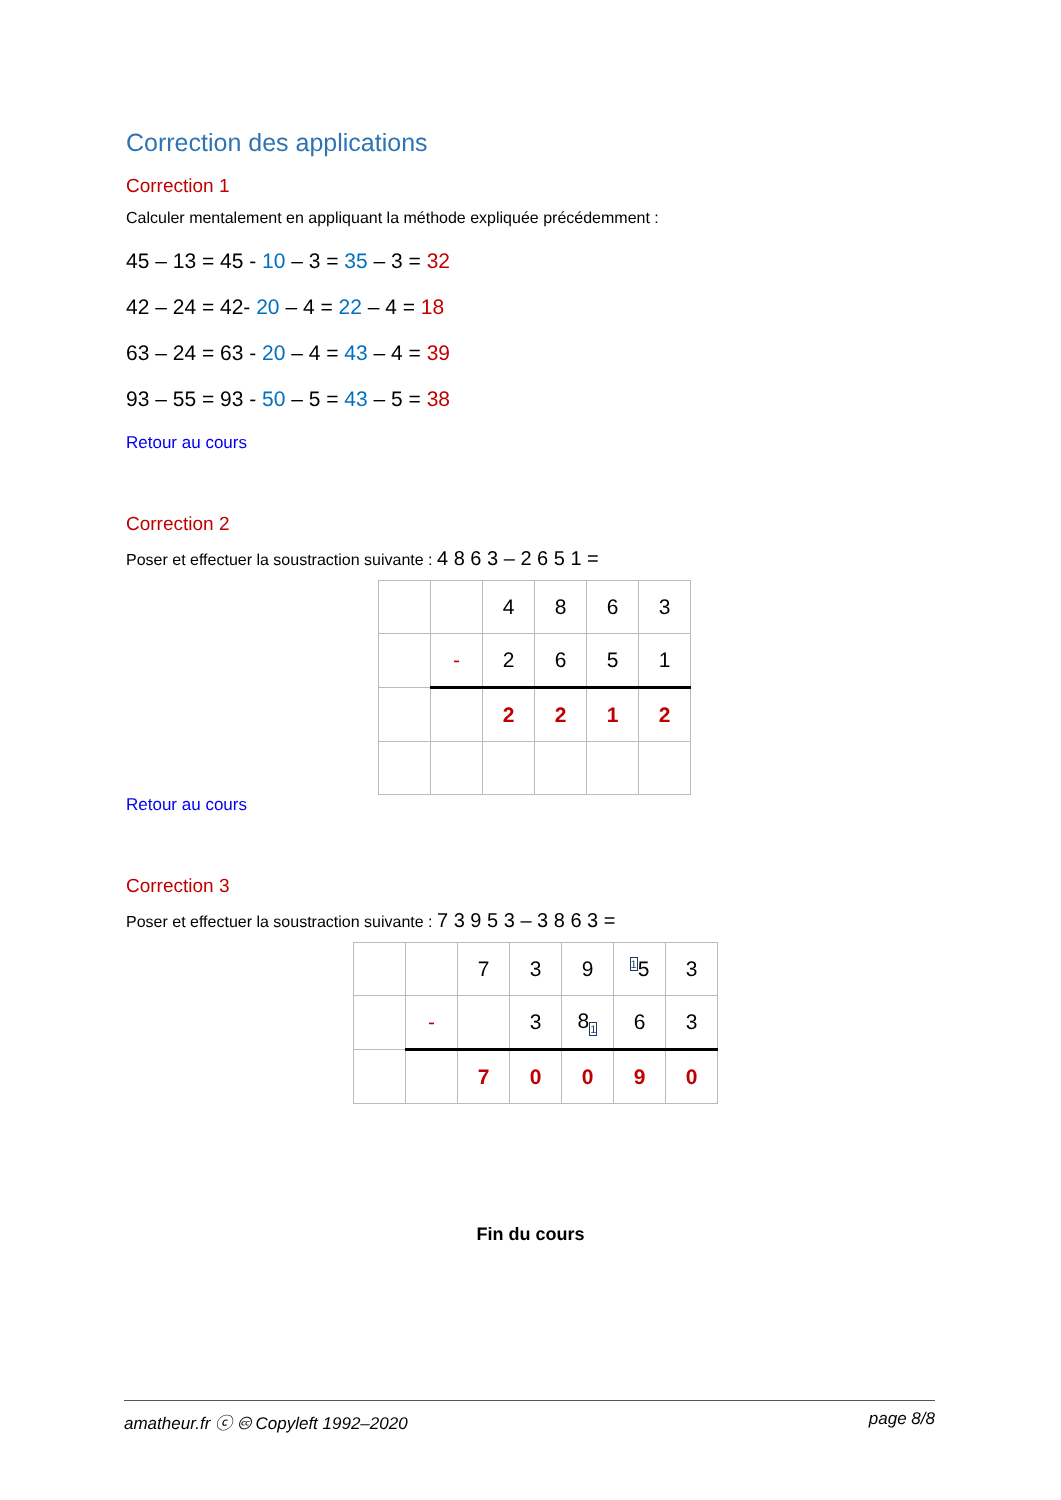Correction des applications
Correction 1
Calculer mentalement en appliquant la méthode expliquée précédemment :
45 – 13 = 45 - 10 – 3 = 35 – 3 = 32
42 – 24 = 42- 20 – 4 = 22 – 4 = 18
63 – 24 = 63 - 20 – 4 = 43 – 4 = 39
93 – 55 = 93 - 50 – 5 = 43 – 5 = 38
Retour au cours
Correction 2
Poser et effectuer la soustraction suivante : 4 8 6 3 – 2 6 5 1 =
| | | 4 | 8 | 6 | 3 |
| | - | 2 | 6 | 5 | 1 |
| | | 2 | 2 | 1 | 2 |
Retour au cours
Correction 3
Poser et effectuer la soustraction suivante : 7 3 9 5 3 – 3 8 6 3 =
| | | 7 | 3 | 9 | <sup>1</sup> 5 | 3 |
| | - | | 3 | 8<sub>1</sub> | 6 | 3 |
| | | 7 | 0 | 0 | 9 | 0 |
Fin du cours
amatheur.fr ⓒ 🅭 Copyleft 1992–2020 page 8/8